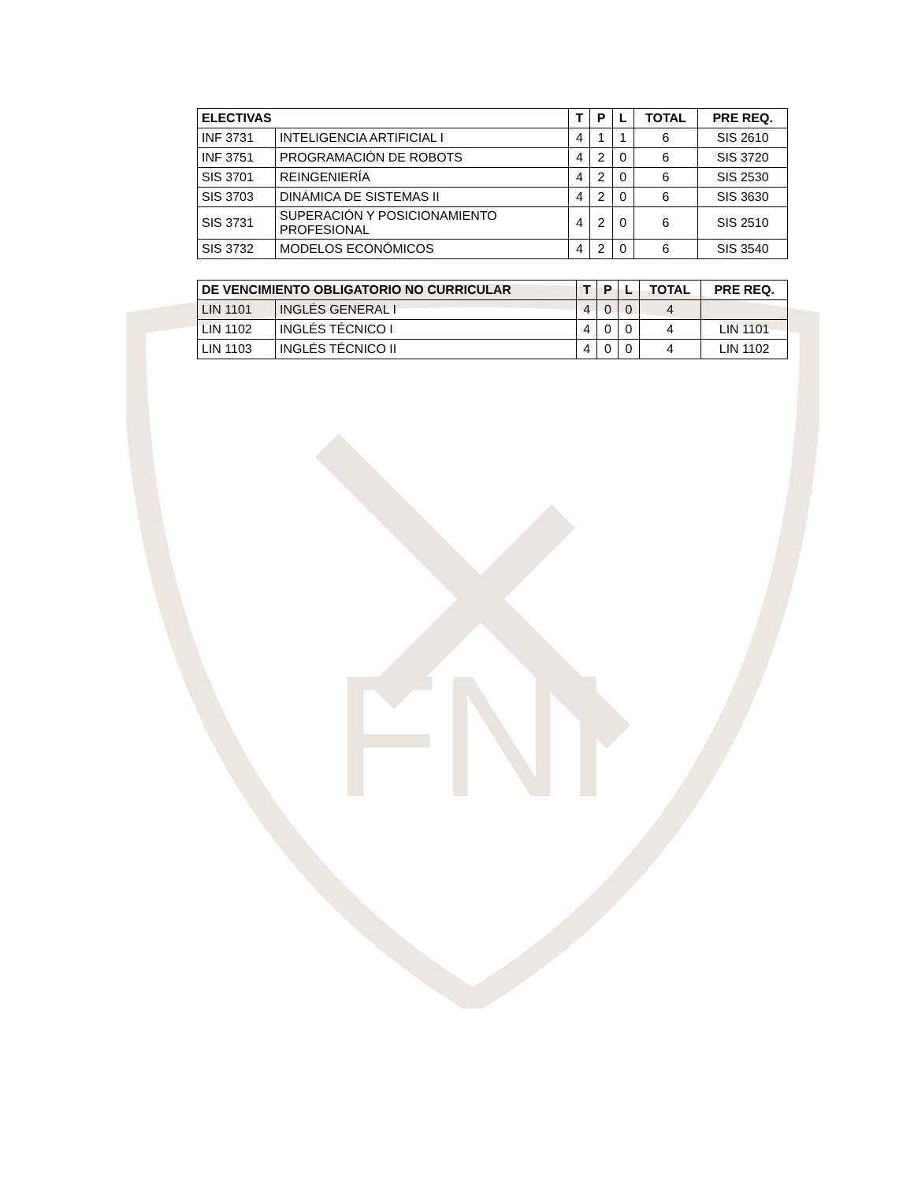FNI
| ELECTIVAS | | T | P | L | TOTAL | PRE REQ. |
| --- | --- | --- | --- | --- | --- | --- |
| INF 3731 | INTELIGENCIA ARTIFICIAL I | 4 | 1 | 1 | 6 | SIS 2610 |
| INF 3751 | PROGRAMACIÓN DE ROBOTS | 4 | 2 | 0 | 6 | SIS 3720 |
| SIS 3701 | REINGENIERÍA | 4 | 2 | 0 | 6 | SIS 2530 |
| SIS 3703 | DINÁMICA DE SISTEMAS II | 4 | 2 | 0 | 6 | SIS 3630 |
| SIS 3731 | SUPERACIÓN Y POSICIONAMIENTO PROFESIONAL | 4 | 2 | 0 | 6 | SIS 2510 |
| SIS 3732 | MODELOS ECONÓMICOS | 4 | 2 | 0 | 6 | SIS 3540 |
| DE VENCIMIENTO OBLIGATORIO NO CURRICULAR | | T | P | L | TOTAL | PRE REQ. |
| --- | --- | --- | --- | --- | --- | --- |
| LIN 1101 | INGLÉS GENERAL I | 4 | 0 | 0 | 4 | |
| LIN 1102 | INGLÉS TÉCNICO I | 4 | 0 | 0 | 4 | LIN 1101 |
| LIN 1103 | INGLÉS TÉCNICO II | 4 | 0 | 0 | 4 | LIN 1102 |